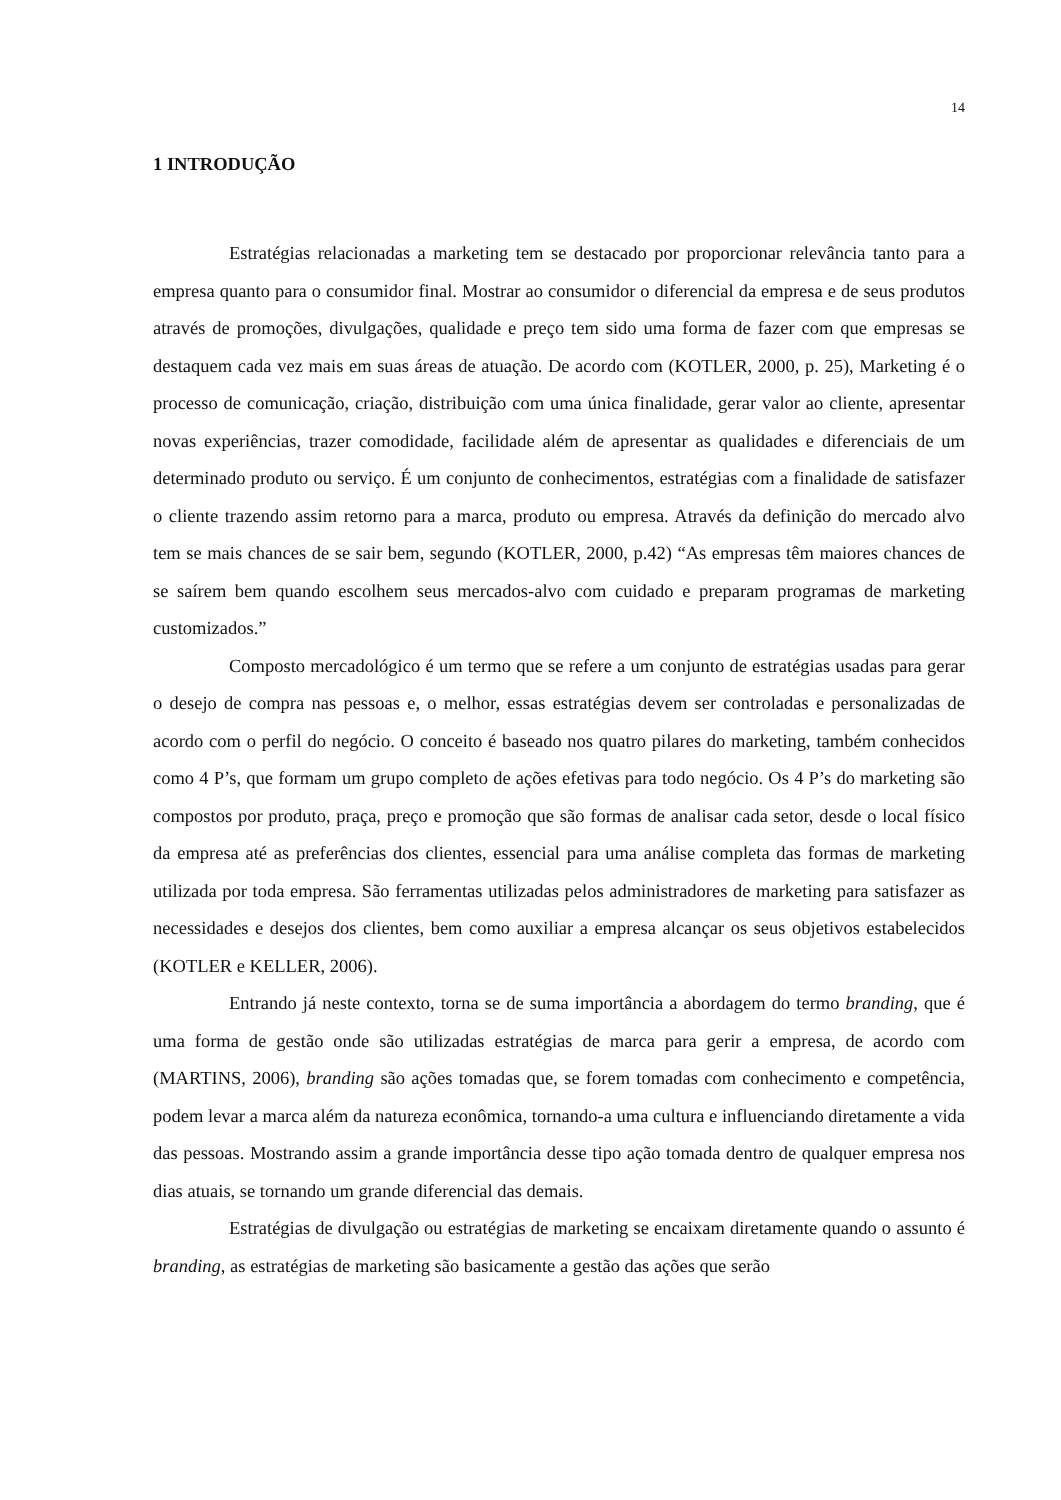14
1 INTRODUÇÃO
Estratégias relacionadas a marketing tem se destacado por proporcionar relevância tanto para a empresa quanto para o consumidor final. Mostrar ao consumidor o diferencial da empresa e de seus produtos através de promoções, divulgações, qualidade e preço tem sido uma forma de fazer com que empresas se destaquem cada vez mais em suas áreas de atuação. De acordo com (KOTLER, 2000, p. 25), Marketing é o processo de comunicação, criação, distribuição com uma única finalidade, gerar valor ao cliente, apresentar novas experiências, trazer comodidade, facilidade além de apresentar as qualidades e diferenciais de um determinado produto ou serviço. É um conjunto de conhecimentos, estratégias com a finalidade de satisfazer o cliente trazendo assim retorno para a marca, produto ou empresa. Através da definição do mercado alvo tem se mais chances de se sair bem, segundo (KOTLER, 2000, p.42) “As empresas têm maiores chances de se saírem bem quando escolhem seus mercados-alvo com cuidado e preparam programas de marketing customizados.”
Composto mercadológico é um termo que se refere a um conjunto de estratégias usadas para gerar o desejo de compra nas pessoas e, o melhor, essas estratégias devem ser controladas e personalizadas de acordo com o perfil do negócio. O conceito é baseado nos quatro pilares do marketing, também conhecidos como 4 P’s, que formam um grupo completo de ações efetivas para todo negócio. Os 4 P’s do marketing são compostos por produto, praça, preço e promoção que são formas de analisar cada setor, desde o local físico da empresa até as preferências dos clientes, essencial para uma análise completa das formas de marketing utilizada por toda empresa. São ferramentas utilizadas pelos administradores de marketing para satisfazer as necessidades e desejos dos clientes, bem como auxiliar a empresa alcançar os seus objetivos estabelecidos (KOTLER e KELLER, 2006).
Entrando já neste contexto, torna se de suma importância a abordagem do termo branding, que é uma forma de gestão onde são utilizadas estratégias de marca para gerir a empresa, de acordo com (MARTINS, 2006), branding são ações tomadas que, se forem tomadas com conhecimento e competência, podem levar a marca além da natureza econômica, tornando-a uma cultura e influenciando diretamente a vida das pessoas. Mostrando assim a grande importância desse tipo ação tomada dentro de qualquer empresa nos dias atuais, se tornando um grande diferencial das demais.
Estratégias de divulgação ou estratégias de marketing se encaixam diretamente quando o assunto é branding, as estratégias de marketing são basicamente a gestão das ações que serão